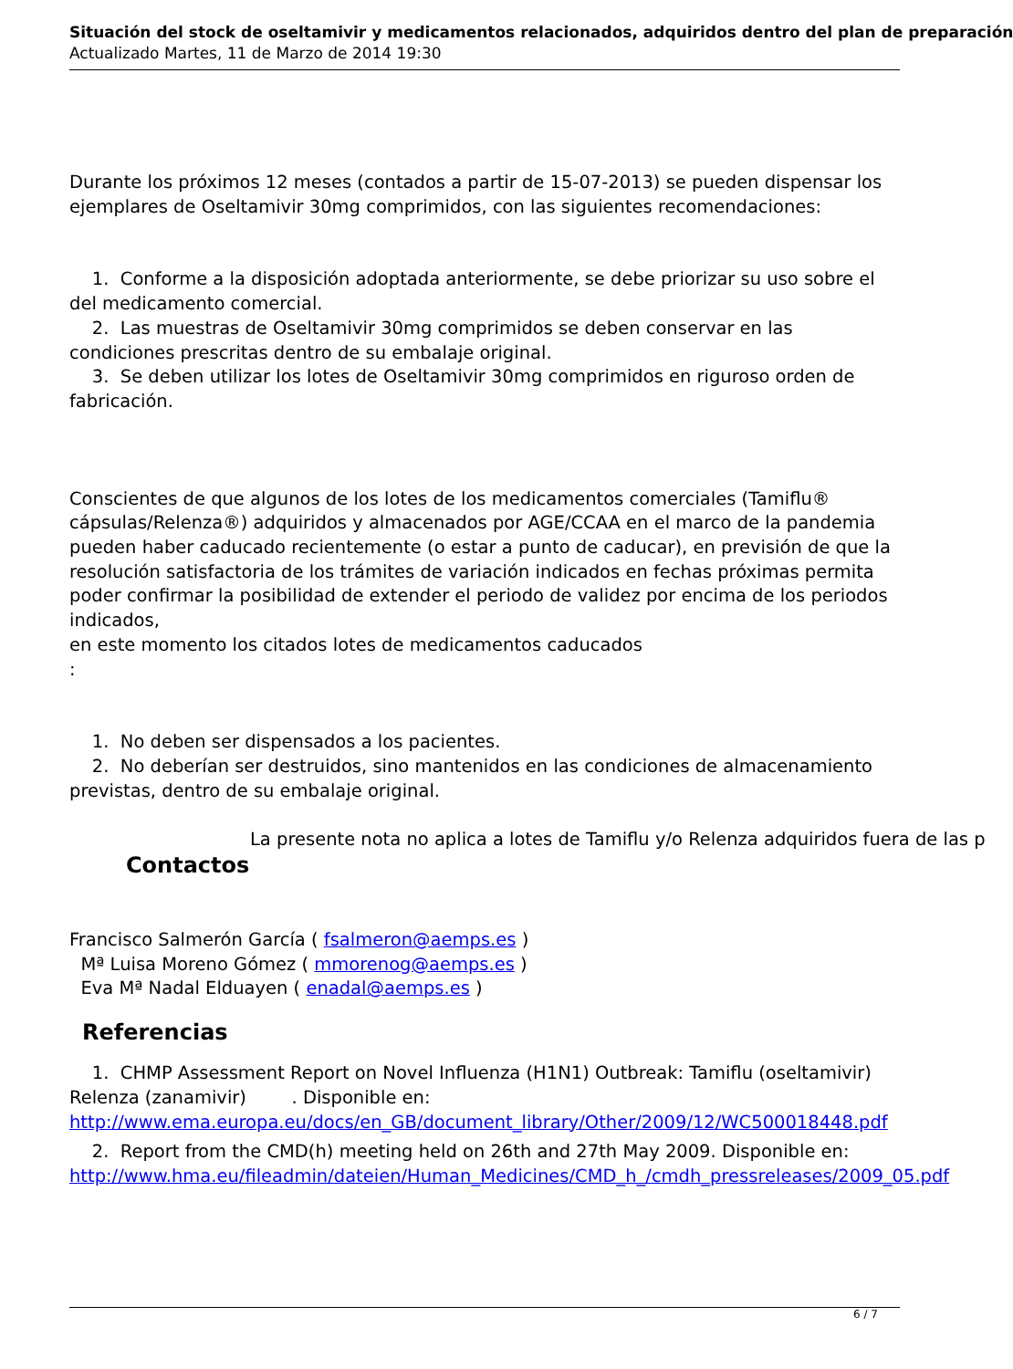Situación del stock de oseltamivir y medicamentos relacionados, adquiridos dentro del plan de preparación
Actualizado Martes, 11 de Marzo de 2014 19:30
Durante los próximos 12 meses (contados a partir de 15-07-2013) se pueden dispensar los ejemplares de Oseltamivir 30mg comprimidos, con las siguientes recomendaciones:
1. Conforme a la disposición adoptada anteriormente, se debe priorizar su uso sobre el del medicamento comercial.
2. Las muestras de Oseltamivir 30mg comprimidos se deben conservar en las condiciones prescritas dentro de su embalaje original.
3. Se deben utilizar los lotes de Oseltamivir 30mg comprimidos en riguroso orden de fabricación.
Conscientes de que algunos de los lotes de los medicamentos comerciales (Tamiflu® cápsulas/Relenza®) adquiridos y almacenados por AGE/CCAA en el marco de la pandemia pueden haber caducado recientemente (o estar a punto de caducar), en previsión de que la resolución satisfactoria de los trámites de variación indicados en fechas próximas permita poder confirmar la posibilidad de extender el periodo de validez por encima de los periodos indicados,
en este momento los citados lotes de medicamentos caducados
:
1. No deben ser dispensados a los pacientes.
2. No deberían ser destruidos, sino mantenidos en las condiciones de almacenamiento previstas, dentro de su embalaje original.
La presente nota no aplica a lotes de Tamiflu y/o Relenza adquiridos fuera de las p
Contactos
Francisco Salmerón García ( fsalmeron@aemps.es )
Mª Luisa Moreno Gómez ( mmorenog@aemps.es )
Eva Mª Nadal Elduayen ( enadal@aemps.es )
Referencias
1. CHMP Assessment Report on Novel Influenza (H1N1) Outbreak: Tamiflu (oseltamivir) Relenza (zanamivir) . Disponible en: http://www.ema.europa.eu/docs/en_GB/document_library/Other/2009/12/WC500018448.pdf
2. Report from the CMD(h) meeting held on 26th and 27th May 2009. Disponible en: http://www.hma.eu/fileadmin/dateien/Human_Medicines/CMD_h_/cmdh_pressreleases/2009_05.pdf
6 / 7